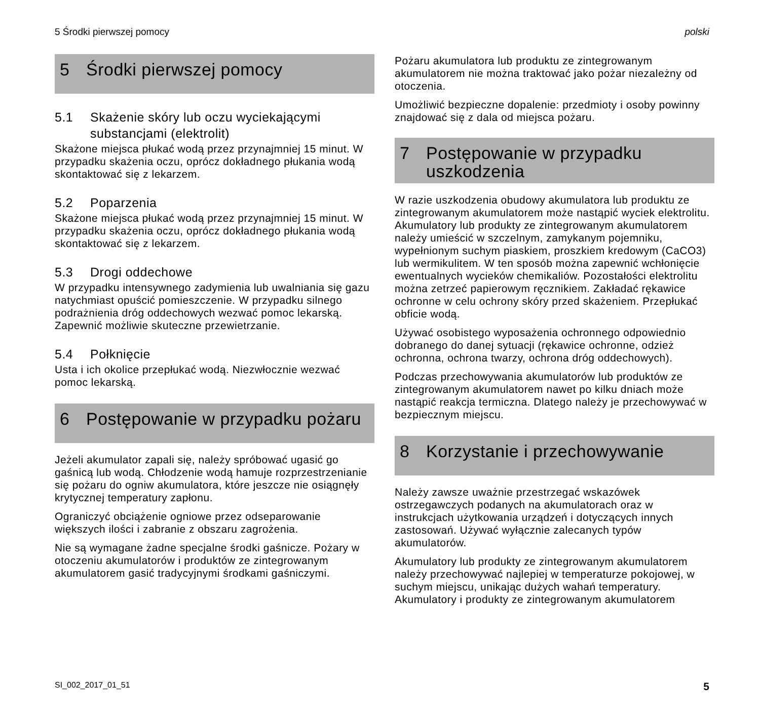5 Środki pierwszej pomocy polski
5 Środki pierwszej pomocy
5.1 Skażenie skóry lub oczu wyciekającymi substancjami (elektrolit)
Skażone miejsca płukać wodą przez przynajmniej 15 minut. W przypadku skażenia oczu, oprócz dokładnego płukania wodą skontaktować się z lekarzem.
5.2 Poparzenia
Skażone miejsca płukać wodą przez przynajmniej 15 minut. W przypadku skażenia oczu, oprócz dokładnego płukania wodą skontaktować się z lekarzem.
5.3 Drogi oddechowe
W przypadku intensywnego zadymienia lub uwalniania się gazu natychmiast opuścić pomieszczenie. W przypadku silnego podrażnienia dróg oddechowych wezwać pomoc lekarską. Zapewnić możliwie skuteczne przewietrzanie.
5.4 Połknięcie
Usta i ich okolice przepłukać wodą. Niezwłocznie wezwać pomoc lekarską.
6 Postępowanie w przypadku pożaru
Jeżeli akumulator zapali się, należy spróbować ugasić go gaśnicą lub wodą. Chłodzenie wodą hamuje rozprzestrzenianie się pożaru do ogniw akumulatora, które jeszcze nie osiągnęły krytycznej temperatury zapłonu.
Ograniczyć obciążenie ogniowe przez odseparowanie większych ilości i zabranie z obszaru zagrożenia.
Nie są wymagane żadne specjalne środki gaśnicze. Pożary w otoczeniu akumulatorów i produktów ze zintegrowanym akumulatorem gasić tradycyjnymi środkami gaśniczymi.
Pożaru akumulatora lub produktu ze zintegrowanym akumulatorem nie można traktować jako pożar niezależny od otoczenia.
Umożliwić bezpieczne dopalenie: przedmioty i osoby powinny znajdować się z dala od miejsca pożaru.
7 Postępowanie w przypadku uszkodzenia
W razie uszkodzenia obudowy akumulatora lub produktu ze zintegrowanym akumulatorem może nastąpić wyciek elektrolitu. Akumulatory lub produkty ze zintegrowanym akumulatorem należy umieścić w szczelnym, zamykanym pojemniku, wypełnionym suchym piaskiem, proszkiem kredowym (CaCO3) lub wermikulitem. W ten sposób można zapewnić wchłonięcie ewentualnych wycieków chemikaliów. Pozostałości elektrolitu można zetrzeć papierowym ręcznikiem. Zakładać rękawice ochronne w celu ochrony skóry przed skażeniem. Przepłukać obficie wodą.
Używać osobistego wyposażenia ochronnego odpowiednio dobranego do danej sytuacji (rękawice ochronne, odzież ochronna, ochrona twarzy, ochrona dróg oddechowych).
Podczas przechowywania akumulatorów lub produktów ze zintegrowanym akumulatorem nawet po kilku dniach może nastąpić reakcja termiczna. Dlatego należy je przechowywać w bezpiecznym miejscu.
8 Korzystanie i przechowywanie
Należy zawsze uważnie przestrzegać wskazówek ostrzegawczych podanych na akumulatorach oraz w instrukcjach użytkowania urządzeń i dotyczących innych zastosowań. Używać wyłącznie zalecanych typów akumulatorów.
Akumulatory lub produkty ze zintegrowanym akumulatorem należy przechowywać najlepiej w temperaturze pokojowej, w suchym miejscu, unikając dużych wahań temperatury. Akumulatory i produkty ze zintegrowanym akumulatorem
SI_002_2017_01_51 5